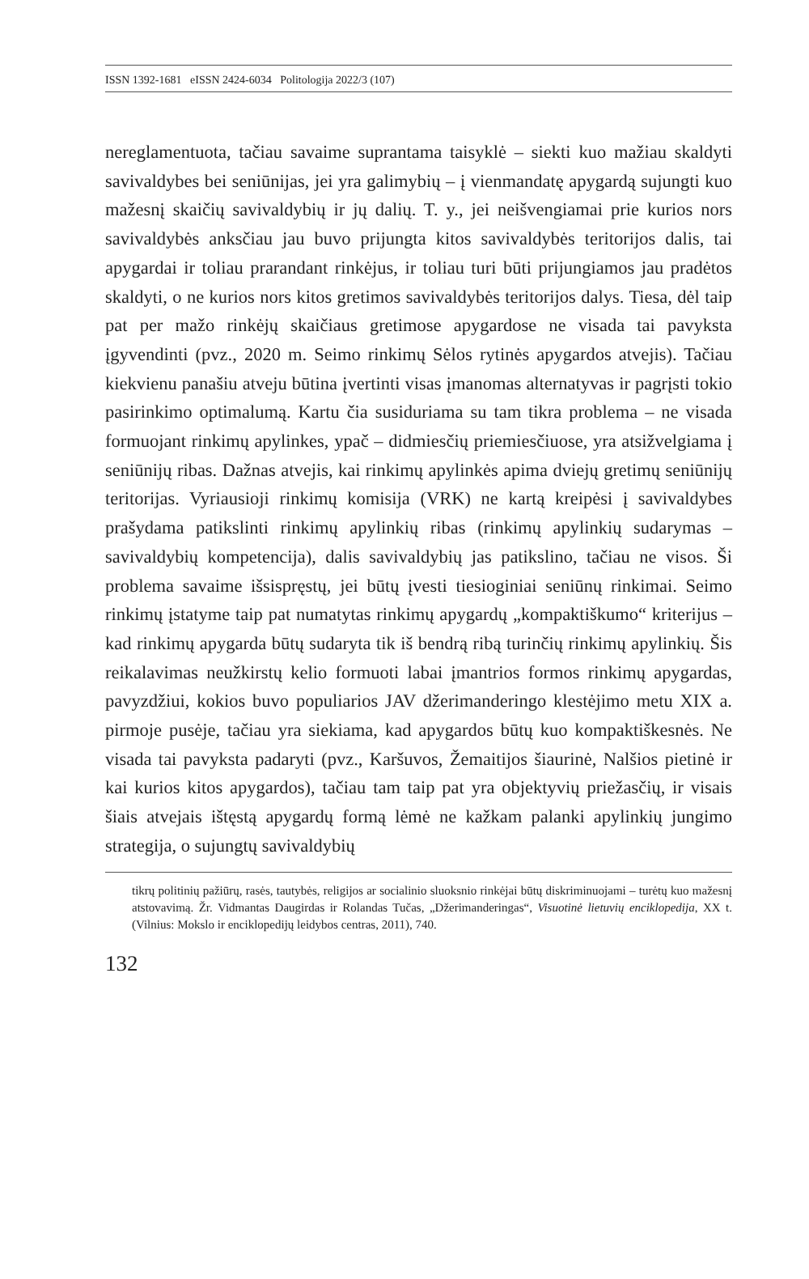ISSN 1392-1681 eISSN 2424-6034 Politologija 2022/3 (107)
nereglamentuota, tačiau savaime suprantama taisyklė – siekti kuo mažiau skaldyti savivaldybes bei seniūnijas, jei yra galimybių – į vienmandatę apygardą sujungti kuo mažesnį skaičių savivaldybių ir jų dalių. T. y., jei neišvengiamai prie kurios nors savivaldybės anksčiau jau buvo prijungta kitos savivaldybės teritorijos dalis, tai apygardai ir toliau prarandant rinkėjus, ir toliau turi būti prijungiamos jau pradėtos skaldyti, o ne kurios nors kitos gretimos savivaldybės teritorijos dalys. Tiesa, dėl taip pat per mažo rinkėjų skaičiaus gretimose apygardose ne visada tai pavyksta įgyvendinti (pvz., 2020 m. Seimo rinkimų Sėlos rytinės apygardos atvejis). Tačiau kiekvienu panašiu atveju būtina įvertinti visas įmanomas alternatyvas ir pagrįsti tokio pasirinkimo optimalumą. Kartu čia susiduriama su tam tikra problema – ne visada formuojant rinkimų apylinkes, ypač – didmiesčių priemiesčiuose, yra atsižvelgiama į seniūnijų ribas. Dažnas atvejis, kai rinkimų apylinkės apima dviejų gretimų seniūnijų teritorijas. Vyriausioji rinkimų komisija (VRK) ne kartą kreipėsi į savivaldybes prašydama patikslinti rinkimų apylinkių ribas (rinkimų apylinkių sudarymas – savivaldybių kompetencija), dalis savivaldybių jas patikslino, tačiau ne visos. Ši problema savaime išsispręstų, jei būtų įvesti tiesioginiai seniūnų rinkimai. Seimo rinkimų įstatyme taip pat numatytas rinkimų apygardų „kompaktiškumo“ kriterijus – kad rinkimų apygarda būtų sudaryta tik iš bendrą ribą turinčių rinkimų apylinkių. Šis reikalavimas neužkirstų kelio formuoti labai įmantrios formos rinkimų apygardas, pavyzdžiui, kokios buvo populiarios JAV džerimanderingo klestėjimo metu XIX a. pirmoje pusėje, tačiau yra siekiama, kad apygardos būtų kuo kompaktiškesnės. Ne visada tai pavyksta padaryti (pvz., Karšuvos, Žemaitijos šiaurinė, Nalšios pietinė ir kai kurios kitos apygardos), tačiau tam taip pat yra objektyvių priežasčių, ir visais šiais atvejais ištęstą apygardų formą lėmė ne kažkam palanki apylinkių jungimo strategija, o sujungtų savivaldybių
tikrų politinių pažiūrų, rasės, tautybės, religijos ar socialinio sluoksnio rinkėjai būtų diskriminuojami – turėtų kuo mažesnį atstovavimą. Žr. Vidmantas Daugirdas ir Rolandas Tučas, „Džerimanderingas“, Visuotinė lietuvių enciklopedija, XX t. (Vilnius: Mokslo ir enciklopedijų leidybos centras, 2011), 740.
132